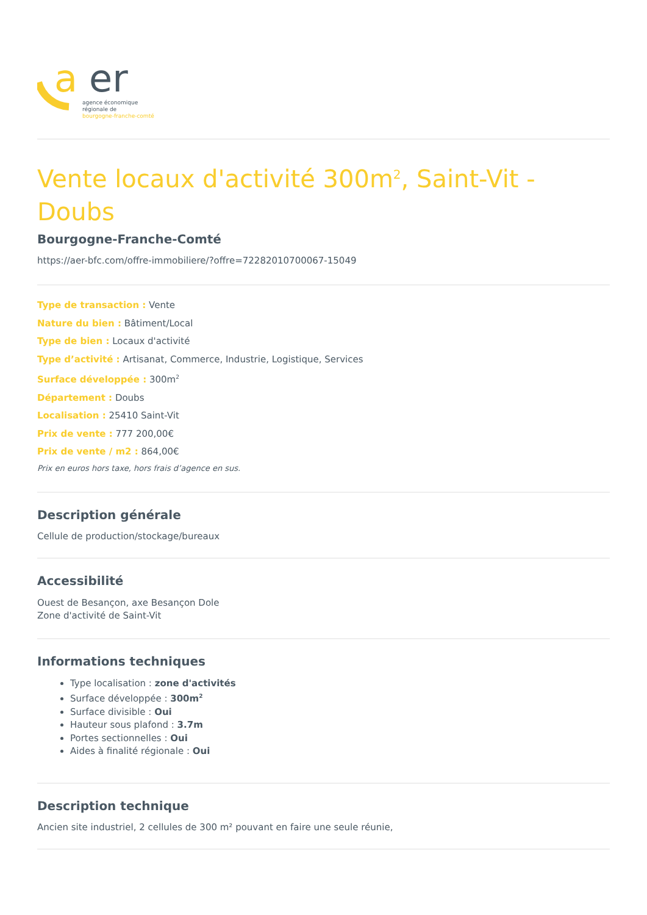a
er
agence économique
régionale de
bourgogne-franche-comté
Vente locaux d'activité 300m<sup>2</sup>, Saint-Vit - Doubs
Bourgogne-Franche-Comté
https://aer-bfc.com/offre-immobiliere/?offre=72282010700067-15049
Type de transaction : Vente
Nature du bien : Bâtiment/Local
Type de bien : Locaux d'activité
Type d’activité : Artisanat, Commerce, Industrie, Logistique, Services
Surface développée : 300m<sup>2</sup>
Département : Doubs
Localisation : 25410 Saint-Vit
Prix de vente : 777 200,00€
Prix de vente / m2 : 864,00€
Prix en euros hors taxe, hors frais d’agence en sus.
Description générale
Cellule de production/stockage/bureaux
Accessibilité
Ouest de Besançon, axe Besançon Dole
Zone d'activité de Saint-Vit
Informations techniques
Type localisation : zone d'activités
Surface développée : 300m<sup>2</sup>
Surface divisible : Oui
Hauteur sous plafond : 3.7m
Portes sectionnelles : Oui
Aides à finalité régionale : Oui
Description technique
Ancien site industriel, 2 cellules de 300 m² pouvant en faire une seule réunie,